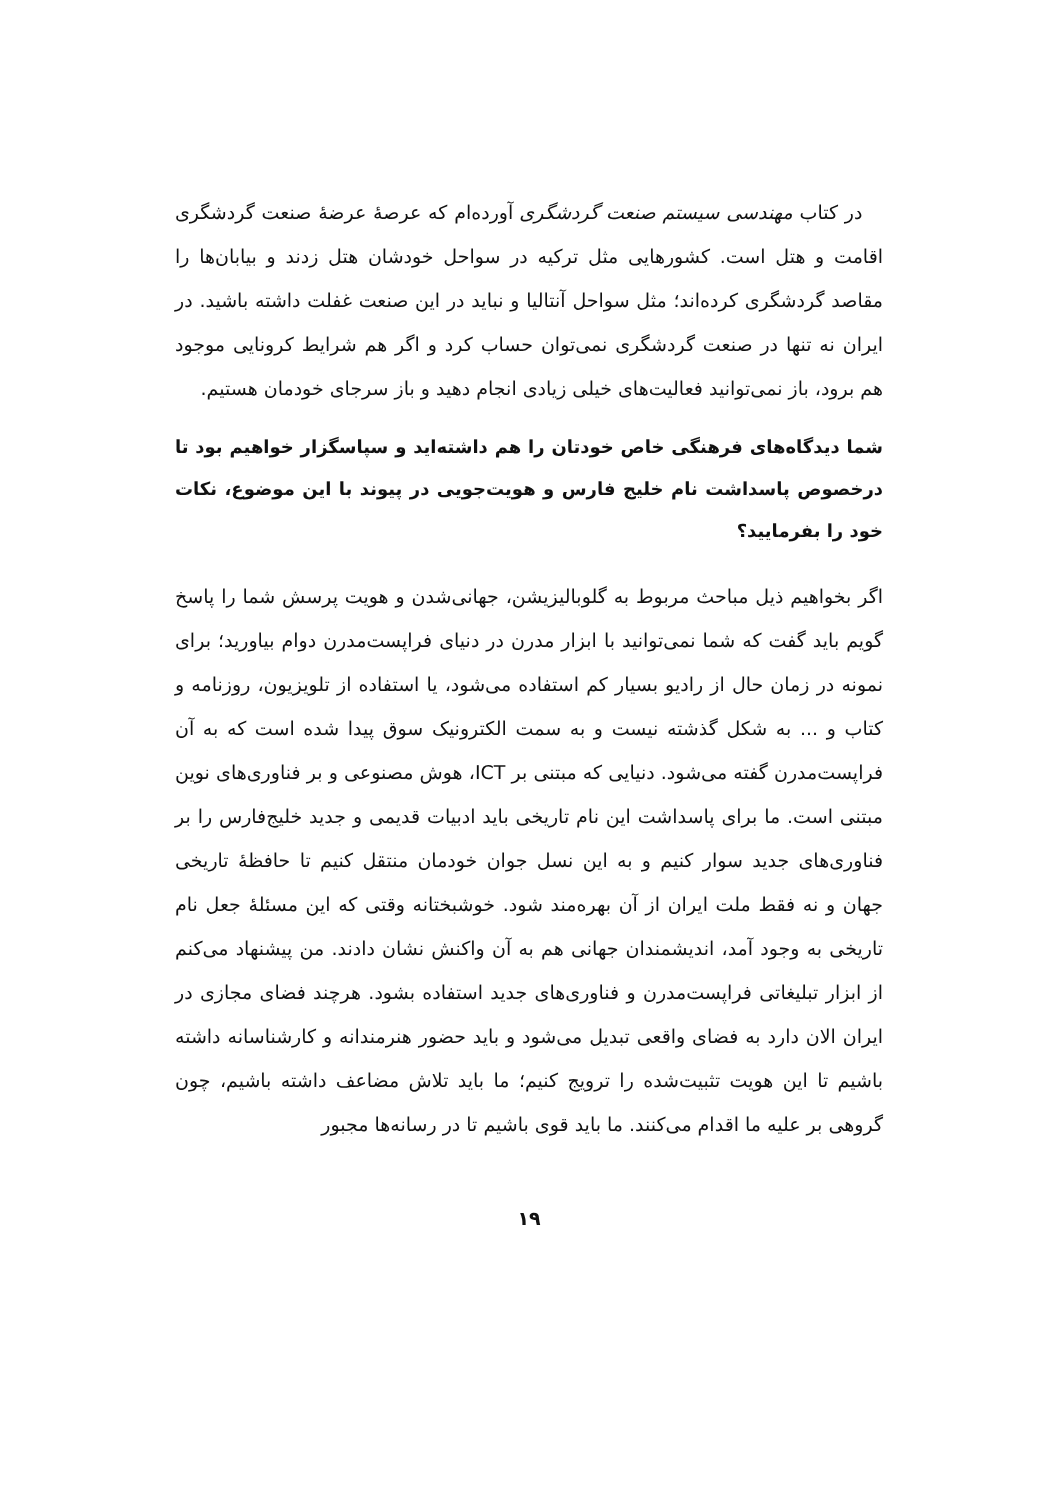در کتاب مهندسی سیستم صنعت گردشگری آورده‌ام که عرصهٔ عرضهٔ صنعت گردشگری اقامت و هتل است. کشورهایی مثل ترکیه در سواحل خودشان هتل زدند و بیابان‌ها را مقاصد گردشگری کرده‌اند؛ مثل سواحل آنتالیا و نباید در این صنعت غفلت داشته باشید. در ایران نه تنها در صنعت گردشگری نمی‌توان حساب کرد و اگر هم شرایط کرونایی موجود هم برود، باز نمی‌توانید فعالیت‌های خیلی زیادی انجام دهید و باز سرجای خودمان هستیم.
شما دیدگاه‌های فرهنگی خاص خودتان را هم داشته‌اید و سپاسگزار خواهیم بود تا درخصوص پاسداشت نام خلیج فارس و هویت‌جویی در پیوند با این موضوع، نکات خود را بفرمایید؟
اگر بخواهیم ذیل مباحث مربوط به گلوبالیزیشن، جهانی‌شدن و هویت پرسش شما را پاسخ گویم باید گفت که شما نمی‌توانید با ابزار مدرن در دنیای فراپست‌مدرن دوام بیاورید؛ برای نمونه در زمان حال از رادیو بسیار کم استفاده می‌شود، یا استفاده از تلویزیون، روزنامه و کتاب و ... به شکل گذشته نیست و به سمت الکترونیک سوق پیدا شده است که به آن فراپست‌مدرن گفته می‌شود. دنیایی که مبتنی بر ICT، هوش مصنوعی و بر فناوری‌های نوین مبتنی است. ما برای پاسداشت این نام تاریخی باید ادبیات قدیمی و جدید خلیج‌فارس را بر فناوری‌های جدید سوار کنیم و به این نسل جوان خودمان منتقل کنیم تا حافظهٔ تاریخی جهان و نه فقط ملت ایران از آن بهره‌مند شود. خوشبختانه وقتی که این مسئلهٔ جعل نام تاریخی به وجود آمد، اندیشمندان جهانی هم به آن واکنش نشان دادند. من پیشنهاد می‌کنم از ابزار تبلیغاتی فراپست‌مدرن و فناوری‌های جدید استفاده بشود. هرچند فضای مجازی در ایران الان دارد به فضای واقعی تبدیل می‌شود و باید حضور هنرمندانه و کارشناسانه داشته باشیم تا این هویت تثبیت‌شده را ترویج کنیم؛ ما باید تلاش مضاعف داشته باشیم، چون گروهی بر علیه ما اقدام می‌کنند. ما باید قوی باشیم تا در رسانه‌ها مجبور
۱۹